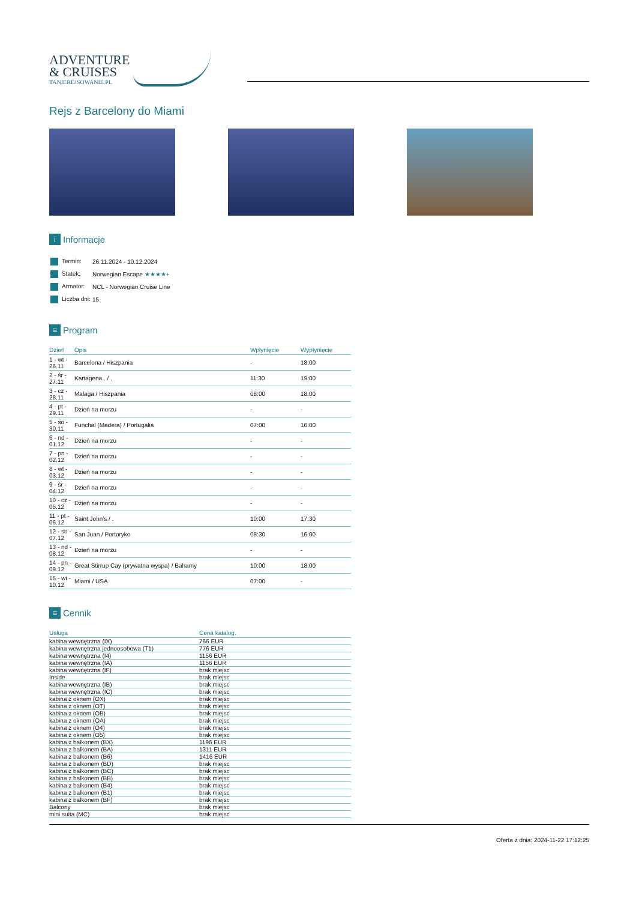ADVENTURE & CRUISES
TANIEREJSOWANIE.PL
Rejs z Barcelony do Miami
i Informacje
| Termin: | 26.11.2024 - 10.12.2024 |
| Statek: | Norwegian Escape ★★★★+ |
| Armator: | NCL - Norwegian Cruise Line |
| Liczba dni: | 15 |
≡ Program
| Dzień | Opis | Wpłynięcie | Wypłynięcie |
| --- | --- | --- | --- |
| 1 - wt - 26.11 | Barcelona / Hiszpania | - | 18:00 |
| 2 - śr - 27.11 | Kartagena.. / . | 11:30 | 19:00 |
| 3 - cz - 28.11 | Malaga / Hiszpania | 08:00 | 18:00 |
| 4 - pt - 29.11 | Dzień na morzu | - | - |
| 5 - so - 30.11 | Funchal (Madera) / Portugalia | 07:00 | 16:00 |
| 6 - nd - 01.12 | Dzień na morzu | - | - |
| 7 - pn - 02.12 | Dzień na morzu | - | - |
| 8 - wt - 03.12 | Dzień na morzu | - | - |
| 9 - śr - 04.12 | Dzień na morzu | - | - |
| 10 - cz - 05.12 | Dzień na morzu | - | - |
| 11 - pt - 06.12 | Saint John's / . | 10:00 | 17:30 |
| 12 - so - 07.12 | San Juan / Portoryko | 08:30 | 16:00 |
| 13 - nd - 08.12 | Dzień na morzu | - | - |
| 14 - pn - 09.12 | Great Stirrup Cay (prywatna wyspa) / Bahamy | 10:00 | 18:00 |
| 15 - wt - 10.12 | Miami / USA | 07:00 | - |
≡ Cennik
| Usługa | Cena katalog. |
| --- | --- |
| kabina wewnętrzna (IX) | 766 EUR |
| kabina wewnętrzna jednoosobowa (T1) | 776 EUR |
| kabina wewnętrzna (I4) | 1156 EUR |
| kabina wewnętrzna (IA) | 1156 EUR |
| kabina wewnętrzna (IF) | brak miejsc |
| Inside | brak miejsc |
| kabina wewnętrzna (IB) | brak miejsc |
| kabina wewnętrzna (IC) | brak miejsc |
| kabina z oknem (OX) | brak miejsc |
| kabina z oknem (OT) | brak miejsc |
| kabina z oknem (OB) | brak miejsc |
| kabina z oknem (OA) | brak miejsc |
| kabina z oknem (O4) | brak miejsc |
| kabina z oknem (O5) | brak miejsc |
| kabina z balkonem (BX) | 1196 EUR |
| kabina z balkonem (BA) | 1311 EUR |
| kabina z balkonem (B6) | 1416 EUR |
| kabina z balkonem (BD) | brak miejsc |
| kabina z balkonem (BC) | brak miejsc |
| kabina z balkonem (BB) | brak miejsc |
| kabina z balkonem (B4) | brak miejsc |
| kabina z balkonem (B1) | brak miejsc |
| kabina z balkonem (BF) | brak miejsc |
| Balcony | brak miejsc |
| mini suita (MC) | brak miejsc |
Oferta z dnia: 2024-11-22 17:12:25